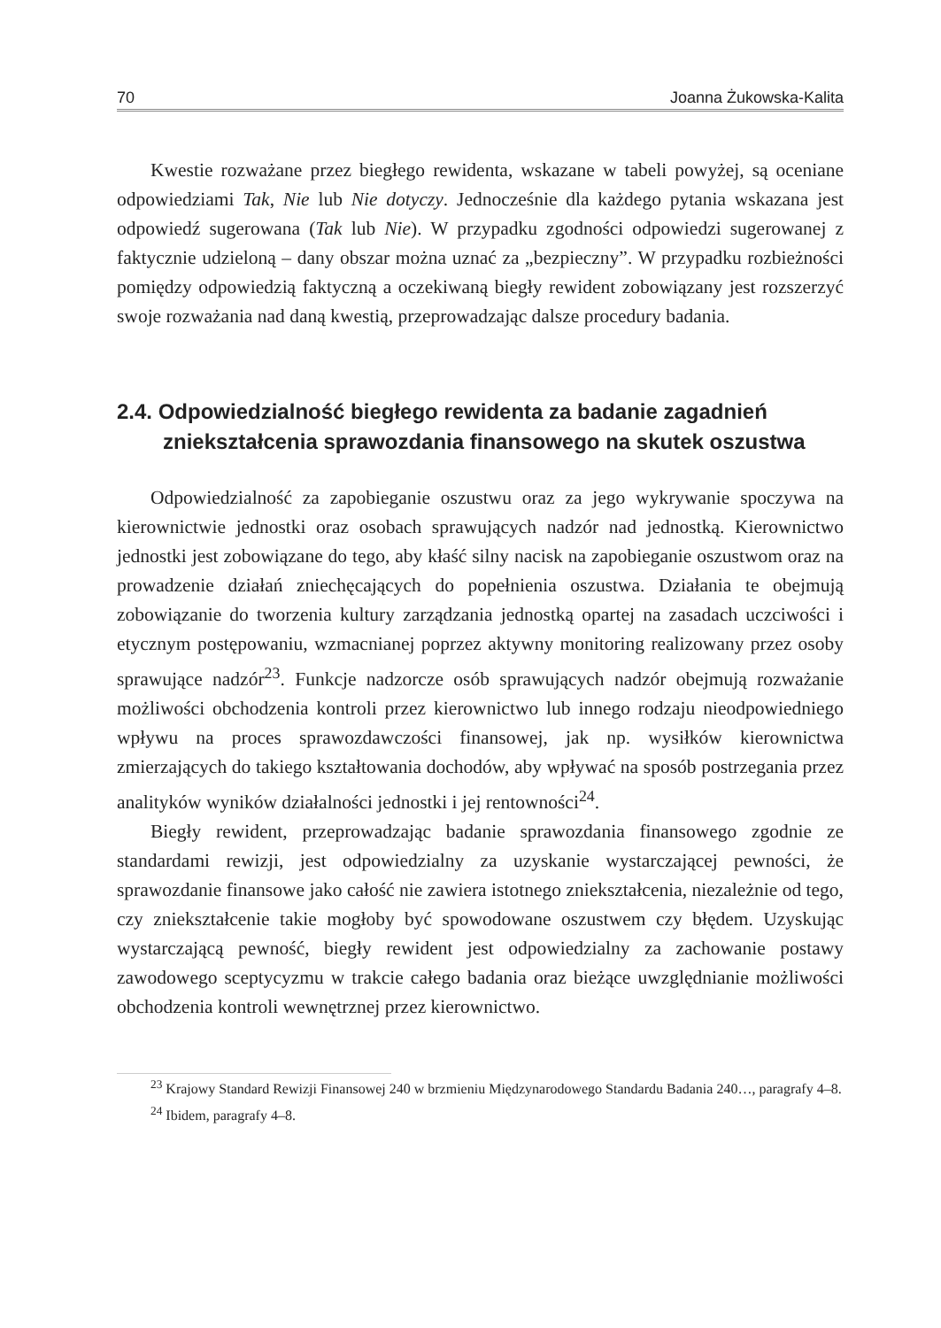70 Joanna Żukowska-Kalita
Kwestie rozważane przez biegłego rewidenta, wskazane w tabeli powyżej, są oceniane odpowiedziami Tak, Nie lub Nie dotyczy. Jednocześnie dla każdego pytania wskazana jest odpowiedź sugerowana (Tak lub Nie). W przypadku zgodności odpowiedzi sugerowanej z faktycznie udzieloną – dany obszar można uznać za „bezpieczny”. W przypadku rozbieżności pomiędzy odpowiedzią faktyczną a oczekiwaną biegły rewident zobowiązany jest rozszerzyć swoje rozważania nad daną kwestią, przeprowadzając dalsze procedury badania.
2.4. Odpowiedzialność biegłego rewidenta za badanie zagadnień zniekształcenia sprawozdania finansowego na skutek oszustwa
Odpowiedzialność za zapobieganie oszustwu oraz za jego wykrywanie spoczywa na kierownictwie jednostki oraz osobach sprawujących nadzór nad jednostką. Kierownictwo jednostki jest zobowiązane do tego, aby kłaść silny nacisk na zapobieganie oszustwom oraz na prowadzenie działań zniechęcających do popełnienia oszustwa. Działania te obejmują zobowiązanie do tworzenia kultury zarządzania jednostką opartej na zasadach uczciwości i etycznym postępowaniu, wzmacnianej poprzez aktywny monitoring realizowany przez osoby sprawujące nadzór<sup>23</sup>. Funkcje nadzorcze osób sprawujących nadzór obejmują rozważanie możliwości obchodzenia kontroli przez kierownictwo lub innego rodzaju nieodpowiedniego wpływu na proces sprawozdawczości finansowej, jak np. wysiłków kierownictwa zmierzających do takiego kształtowania dochodów, aby wpływać na sposób postrzegania przez analityków wyników działalności jednostki i jej rentowności<sup>24</sup>.
Biegły rewident, przeprowadzając badanie sprawozdania finansowego zgodnie ze standardami rewizji, jest odpowiedzialny za uzyskanie wystarczającej pewności, że sprawozdanie finansowe jako całość nie zawiera istotnego zniekształcenia, niezależnie od tego, czy zniekształcenie takie mogłoby być spowodowane oszustwem czy błędem. Uzyskując wystarczającą pewność, biegły rewident jest odpowiedzialny za zachowanie postawy zawodowego sceptycyzmu w trakcie całego badania oraz bieżące uwzględnianie możliwości obchodzenia kontroli wewnętrznej przez kierownictwo.
<sup>23</sup> Krajowy Standard Rewizji Finansowej 240 w brzmieniu Międzynarodowego Standardu Badania 240…, paragrafy 4–8.
<sup>24</sup> Ibidem, paragrafy 4–8.